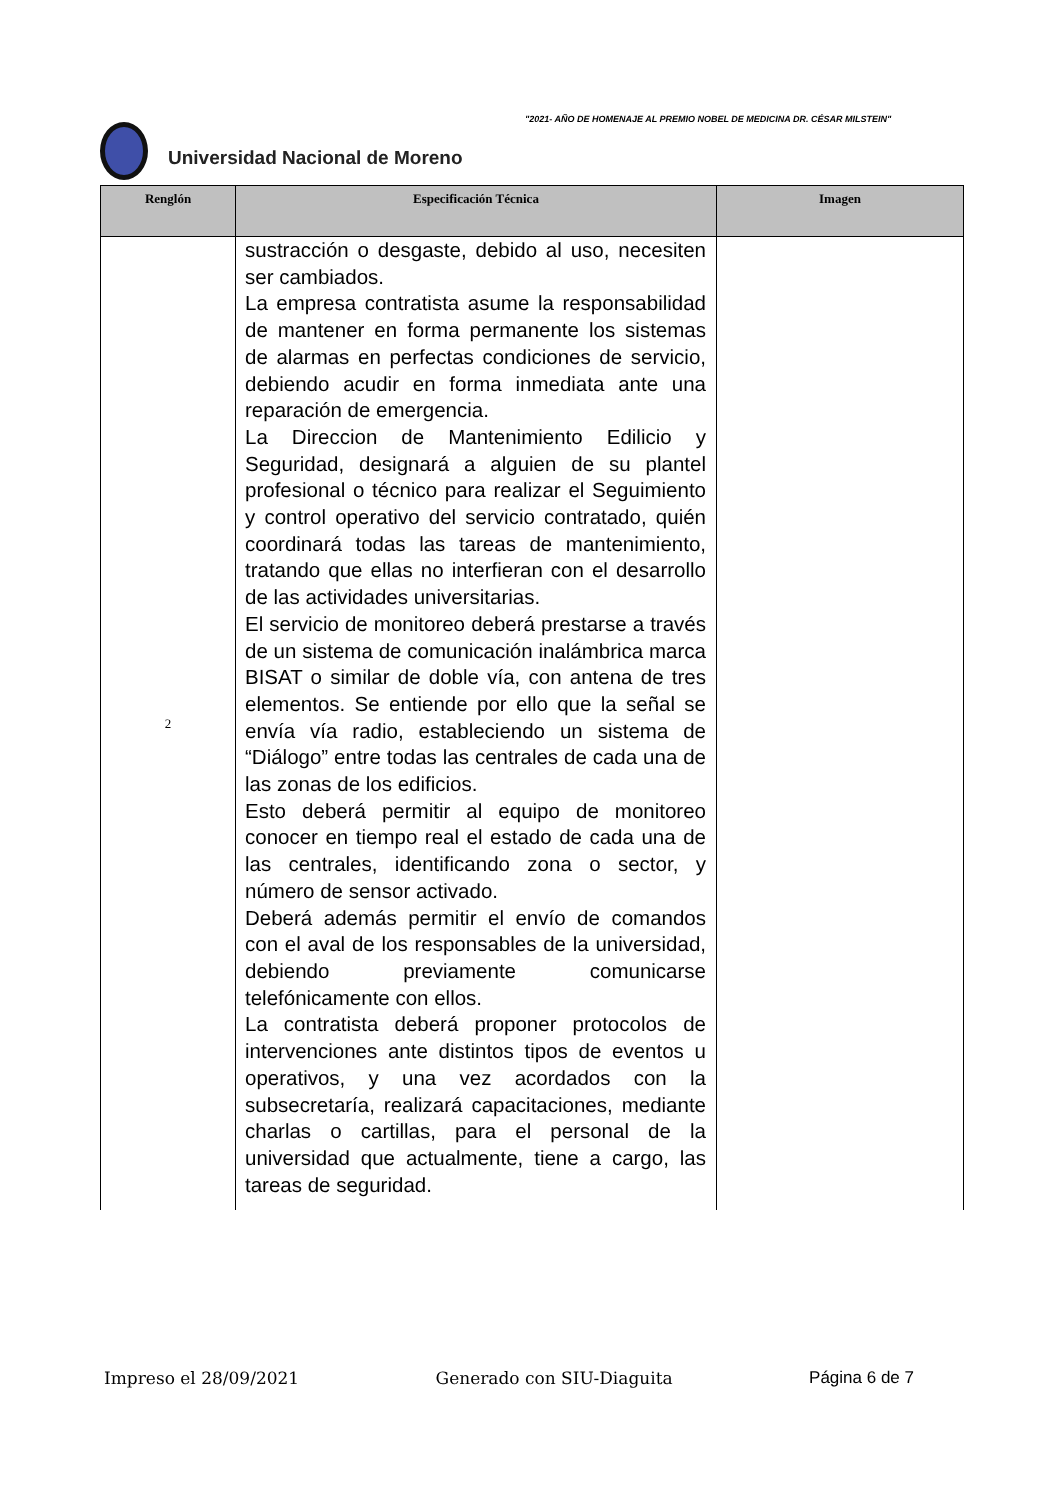"2021- AÑO DE HOMENAJE AL PREMIO NOBEL DE MEDICINA DR. CÉSAR MILSTEIN"
Universidad Nacional de Moreno
| Renglón | Especificación Técnica | Imagen |
| --- | --- | --- |
| 2 | sustracción o desgaste, debido al uso, necesiten ser cambiados. La empresa contratista asume la responsabilidad de mantener en forma permanente los sistemas de alarmas en perfectas condiciones de servicio, debiendo acudir en forma inmediata ante una reparación de emergencia. La Direccion de Mantenimiento Edilicio y Seguridad, designará a alguien de su plantel profesional o técnico para realizar el Seguimiento y control operativo del servicio contratado, quién coordinará todas las tareas de mantenimiento, tratando que ellas no interfieran con el desarrollo de las actividades universitarias. El servicio de monitoreo deberá prestarse a través de un sistema de comunicación inalámbrica marca BISAT o similar de doble vía, con antena de tres elementos. Se entiende por ello que la señal se envía vía radio, estableciendo un sistema de “Diálogo” entre todas las centrales de cada una de las zonas de los edificios. Esto deberá permitir al equipo de monitoreo conocer en tiempo real el estado de cada una de las centrales, identificando zona o sector, y número de sensor activado. Deberá además permitir el envío de comandos con el aval de los responsables de la universidad, debiendo previamente comunicarse telefónicamente con ellos. La contratista deberá proponer protocolos de intervenciones ante distintos tipos de eventos u operativos, y una vez acordados con la subsecretaría, realizará capacitaciones, mediante charlas o cartillas, para el personal de la universidad que actualmente, tiene a cargo, las tareas de seguridad. | |
Impreso el 28/09/2021 Generado con SIU-Diaguita Página 6 de 7